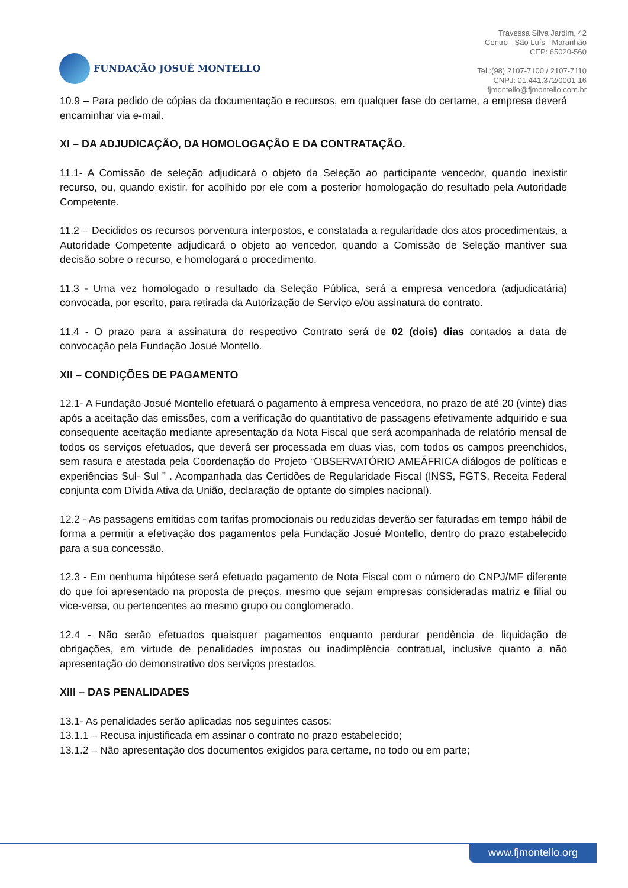FUNDAÇÃO JOSUÉ MONTELLO
Travessa Silva Jardim, 42
Centro - São Luís - Maranhão
CEP: 65020-560
Tel.:(98) 2107-7100 / 2107-7110
CNPJ: 01.441.372/0001-16
fjmontello@fjmontello.com.br
10.9 – Para pedido de cópias da documentação e recursos, em qualquer fase do certame, a empresa deverá encaminhar via e-mail.
XI – DA ADJUDICAÇÃO, DA HOMOLOGAÇÃO E DA CONTRATAÇÃO.
11.1- A Comissão de seleção adjudicará o objeto da Seleção ao participante vencedor, quando inexistir recurso, ou, quando existir, for acolhido por ele com a posterior homologação do resultado pela Autoridade Competente.
11.2 – Decididos os recursos porventura interpostos, e constatada a regularidade dos atos procedimentais, a Autoridade Competente adjudicará o objeto ao vencedor, quando a Comissão de Seleção mantiver sua decisão sobre o recurso, e homologará o procedimento.
11.3 - Uma vez homologado o resultado da Seleção Pública, será a empresa vencedora (adjudicatária) convocada, por escrito, para retirada da Autorização de Serviço e/ou assinatura do contrato.
11.4 - O prazo para a assinatura do respectivo Contrato será de 02 (dois) dias contados a data de convocação pela Fundação Josué Montello.
XII – CONDIÇÕES DE PAGAMENTO
12.1- A Fundação Josué Montello efetuará o pagamento à empresa vencedora, no prazo de até 20 (vinte) dias após a aceitação das emissões, com a verificação do quantitativo de passagens efetivamente adquirido e sua consequente aceitação mediante apresentação da Nota Fiscal que será acompanhada de relatório mensal de todos os serviços efetuados, que deverá ser processada em duas vias, com todos os campos preenchidos, sem rasura e atestada pela Coordenação do Projeto “OBSERVATÓRIO AMEÁFRICA diálogos de políticas e experiências Sul- Sul ” . Acompanhada das Certidões de Regularidade Fiscal (INSS, FGTS, Receita Federal conjunta com Dívida Ativa da União, declaração de optante do simples nacional).
12.2 - As passagens emitidas com tarifas promocionais ou reduzidas deverão ser faturadas em tempo hábil de forma a permitir a efetivação dos pagamentos pela Fundação Josué Montello, dentro do prazo estabelecido para a sua concessão.
12.3 - Em nenhuma hipótese será efetuado pagamento de Nota Fiscal com o número do CNPJ/MF diferente do que foi apresentado na proposta de preços, mesmo que sejam empresas consideradas matriz e filial ou vice-versa, ou pertencentes ao mesmo grupo ou conglomerado.
12.4 - Não serão efetuados quaisquer pagamentos enquanto perdurar pendência de liquidação de obrigações, em virtude de penalidades impostas ou inadimplência contratual, inclusive quanto a não apresentação do demonstrativo dos serviços prestados.
XIII – DAS PENALIDADES
13.1- As penalidades serão aplicadas nos seguintes casos:
13.1.1 – Recusa injustificada em assinar o contrato no prazo estabelecido;
13.1.2 – Não apresentação dos documentos exigidos para certame, no todo ou em parte;
www.fjmontello.org